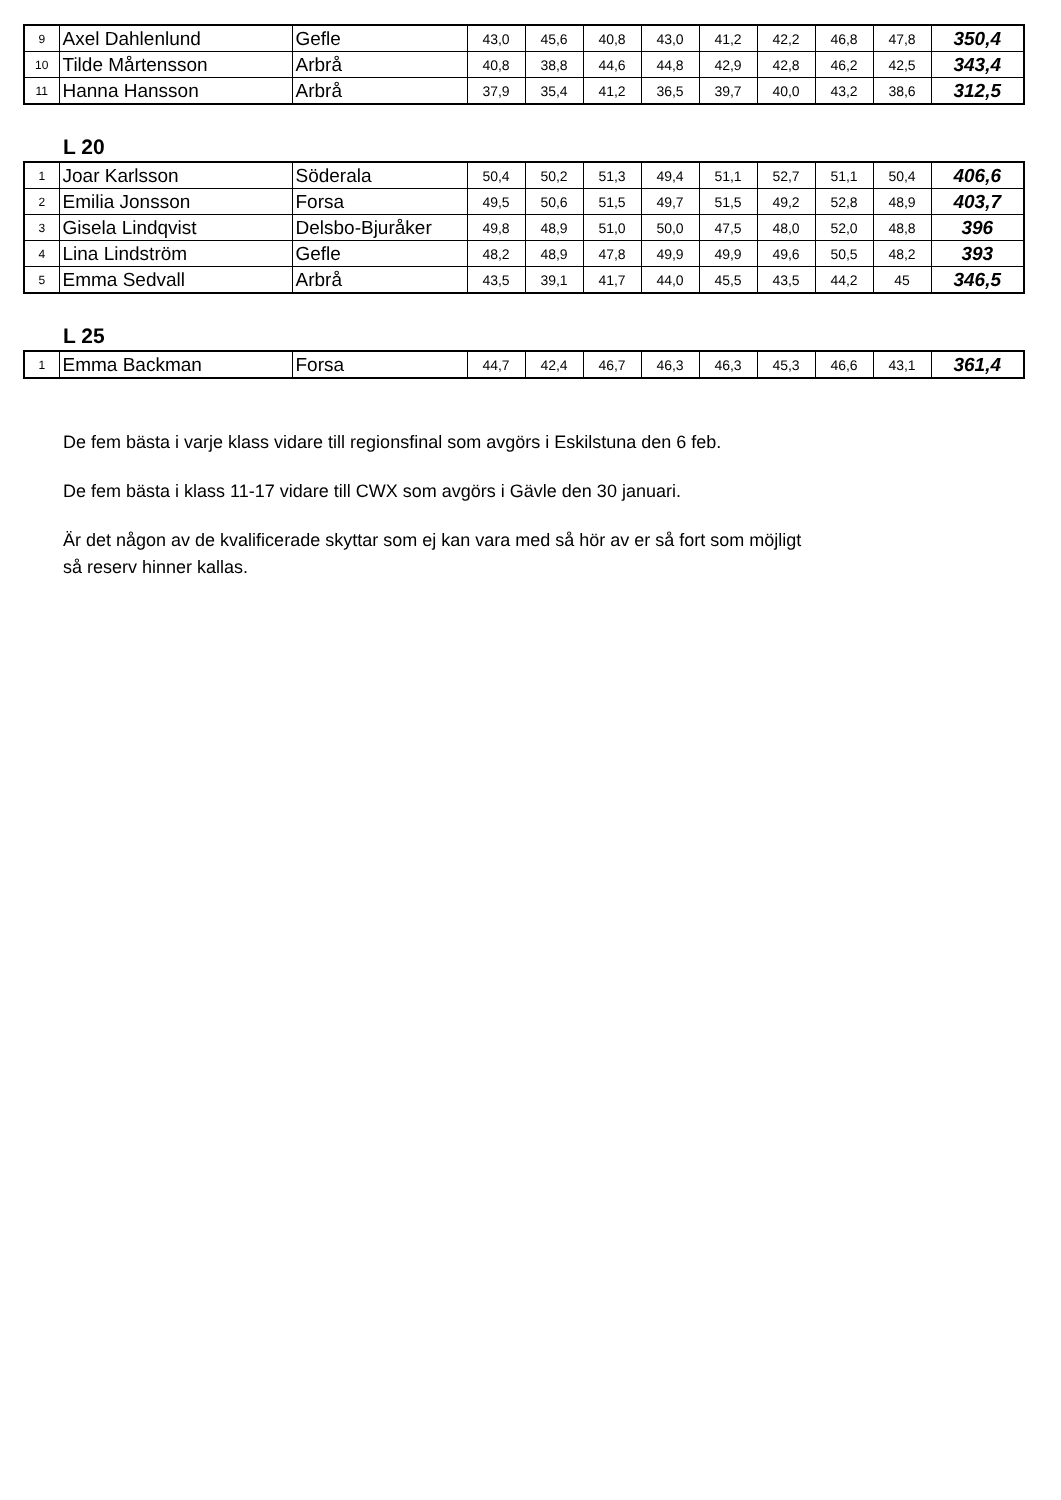| 9 | Axel Dahlenlund | Gefle | 43,0 | 45,6 | 40,8 | 43,0 | 41,2 | 42,2 | 46,8 | 47,8 | 350,4 |
| 10 | Tilde Mårtensson | Arbrå | 40,8 | 38,8 | 44,6 | 44,8 | 42,9 | 42,8 | 46,2 | 42,5 | 343,4 |
| 11 | Hanna Hansson | Arbrå | 37,9 | 35,4 | 41,2 | 36,5 | 39,7 | 40,0 | 43,2 | 38,6 | 312,5 |
L 20
| 1 | Joar Karlsson | Söderala | 50,4 | 50,2 | 51,3 | 49,4 | 51,1 | 52,7 | 51,1 | 50,4 | 406,6 |
| 2 | Emilia Jonsson | Forsa | 49,5 | 50,6 | 51,5 | 49,7 | 51,5 | 49,2 | 52,8 | 48,9 | 403,7 |
| 3 | Gisela Lindqvist | Delsbo-Bjuråker | 49,8 | 48,9 | 51,0 | 50,0 | 47,5 | 48,0 | 52,0 | 48,8 | 396 |
| 4 | Lina Lindström | Gefle | 48,2 | 48,9 | 47,8 | 49,9 | 49,9 | 49,6 | 50,5 | 48,2 | 393 |
| 5 | Emma Sedvall | Arbrå | 43,5 | 39,1 | 41,7 | 44,0 | 45,5 | 43,5 | 44,2 | 45 | 346,5 |
L 25
| 1 | Emma Backman | Forsa | 44,7 | 42,4 | 46,7 | 46,3 | 46,3 | 45,3 | 46,6 | 43,1 | 361,4 |
De fem bästa i varje klass vidare till regionsfinal som avgörs i Eskilstuna den 6 feb.
De fem bästa i klass 11-17 vidare till CWX som avgörs i Gävle den 30 januari.
Är det någon av de kvalificerade skyttar som ej kan vara med så hör av er så fort som möjligt
så reserv hinner kallas.